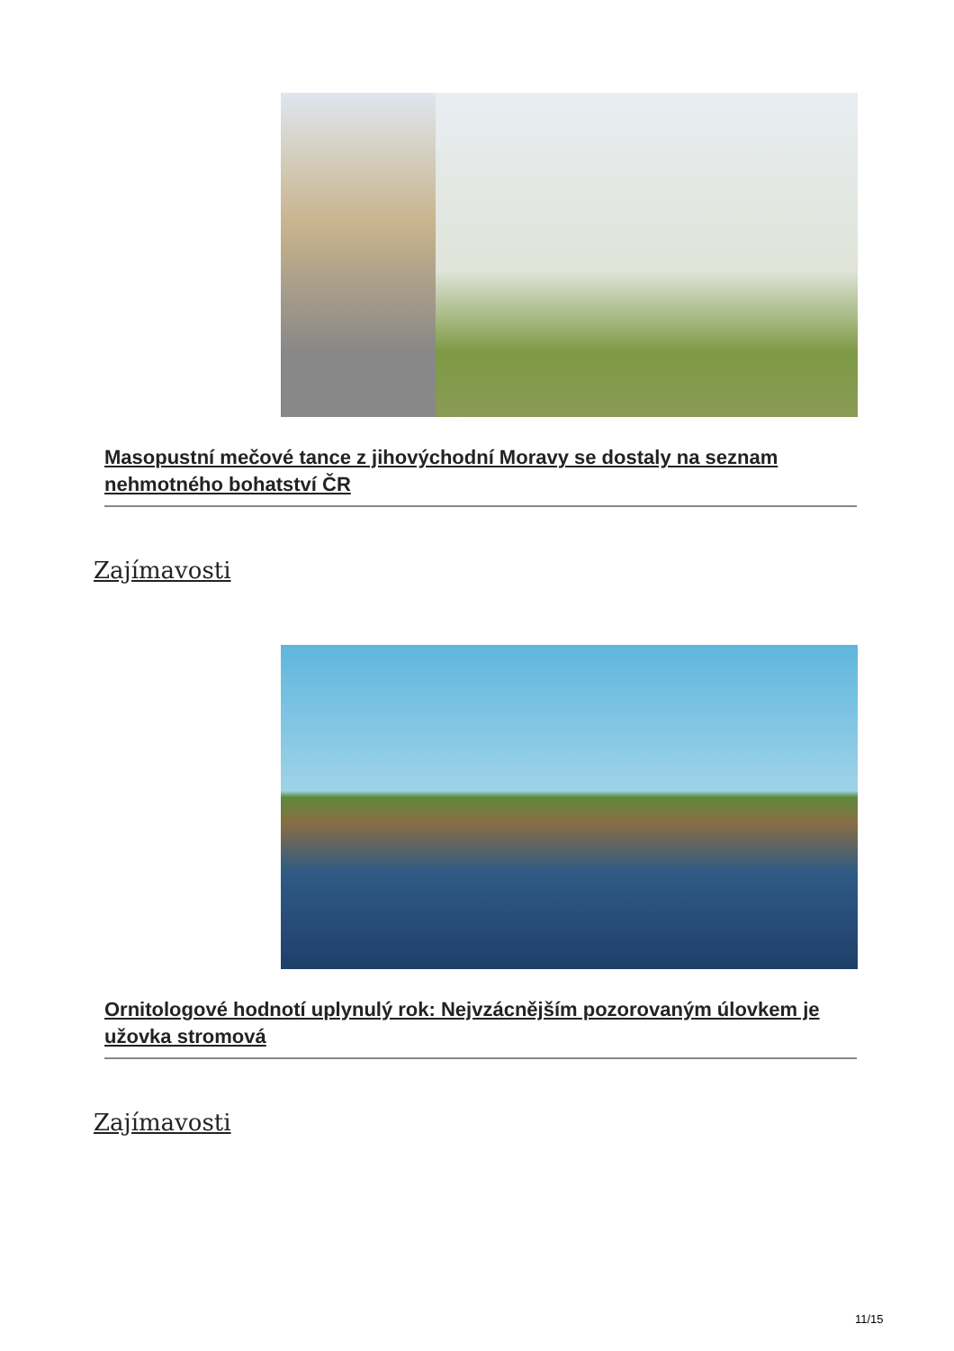Masopustní mečové tance z jihovýchodní Moravy se dostaly na seznam nehmotného bohatství ČR
Zajímavosti
Ornitologové hodnotí uplynulý rok: Nejvzácnějším pozorovaným úlovkem je užovka stromová
Zajímavosti
11/15